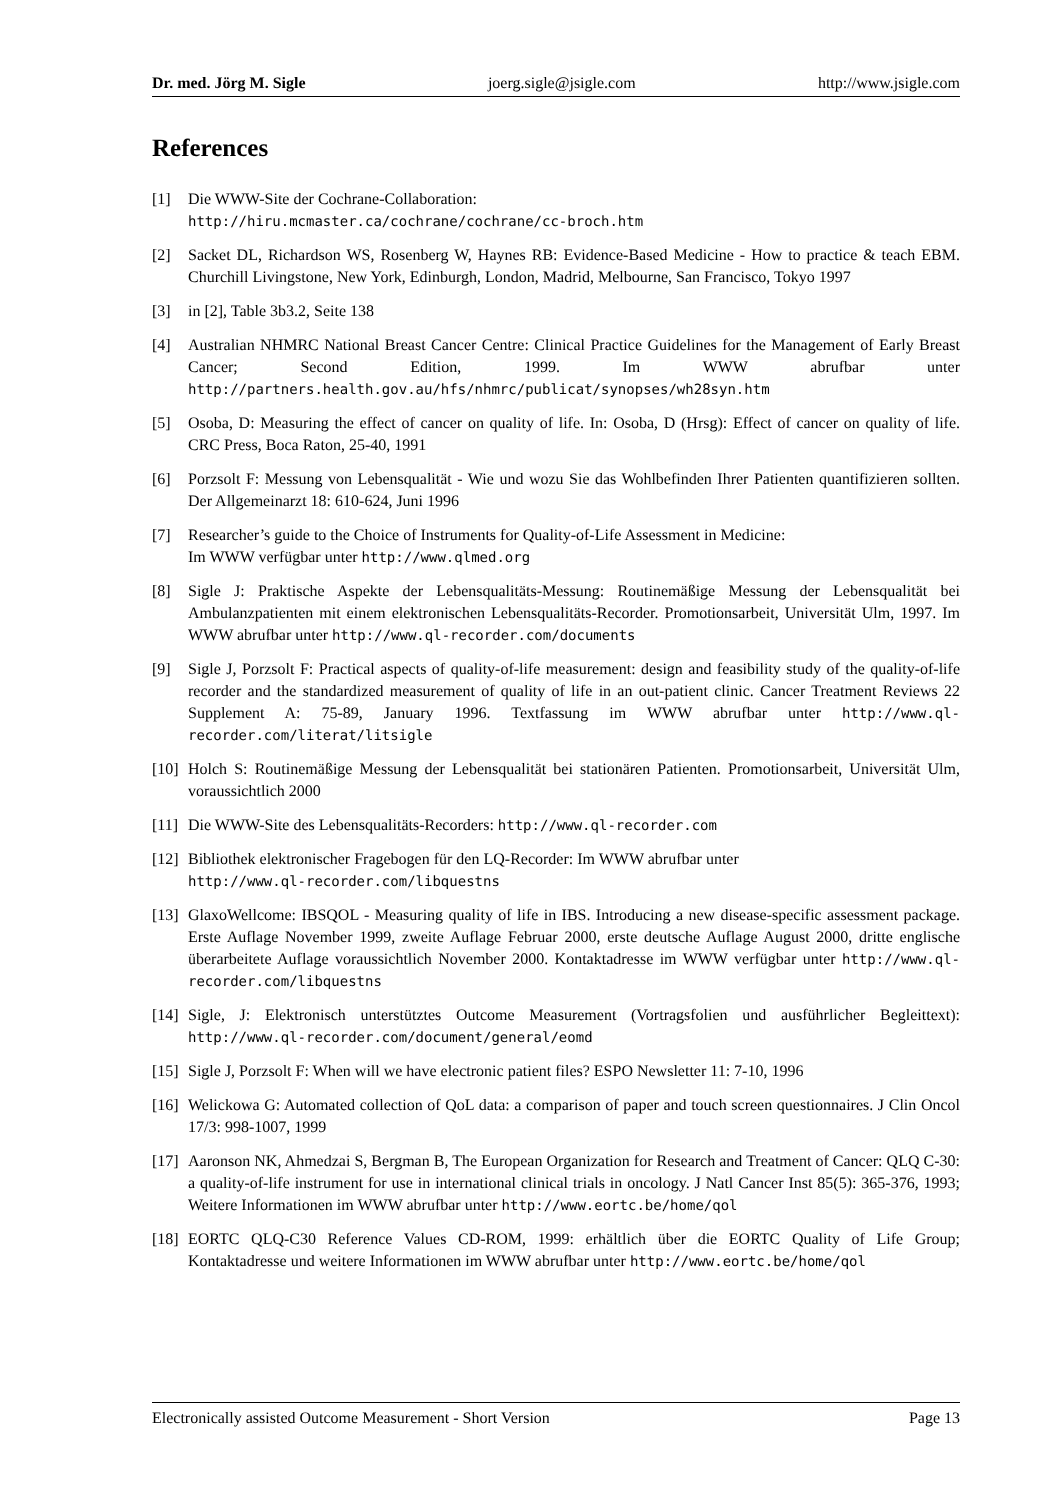Dr. med. Jörg M. Sigle joerg.sigle@jsigle.com http://www.jsigle.com
References
[1] Die WWW-Site der Cochrane-Collaboration:
http://hiru.mcmaster.ca/cochrane/cochrane/cc-broch.htm
[2] Sacket DL, Richardson WS, Rosenberg W, Haynes RB: Evidence-Based Medicine - How to practice & teach EBM. Churchill Livingstone, New York, Edinburgh, London, Madrid, Melbourne, San Francisco, Tokyo 1997
[3] in [2], Table 3b3.2, Seite 138
[4] Australian NHMRC National Breast Cancer Centre: Clinical Practice Guidelines for the Management of Early Breast Cancer; Second Edition, 1999. Im WWW abrufbar unter http://partners.health.gov.au/hfs/nhmrc/publicat/synopses/wh28syn.htm
[5] Osoba, D: Measuring the effect of cancer on quality of life. In: Osoba, D (Hrsg): Effect of cancer on quality of life. CRC Press, Boca Raton, 25-40, 1991
[6] Porzsolt F: Messung von Lebensqualität - Wie und wozu Sie das Wohlbefinden Ihrer Patienten quantifizieren sollten. Der Allgemeinarzt 18: 610-624, Juni 1996
[7] Researcher’s guide to the Choice of Instruments for Quality-of-Life Assessment in Medicine:
Im WWW verfügbar unter http://www.qlmed.org
[8] Sigle J: Praktische Aspekte der Lebensqualitäts-Messung: Routinemäßige Messung der Lebensqualität bei Ambulanzpatienten mit einem elektronischen Lebensqualitäts-Recorder. Promotionsarbeit, Universität Ulm, 1997. Im WWW abrufbar unter http://www.ql-recorder.com/documents
[9] Sigle J, Porzsolt F: Practical aspects of quality-of-life measurement: design and feasibility study of the quality-of-life recorder and the standardized measurement of quality of life in an out-patient clinic. Cancer Treatment Reviews 22 Supplement A: 75-89, January 1996. Textfassung im WWW abrufbar unter http://www.ql-recorder.com/literat/litsigle
[10] Holch S: Routinemäßige Messung der Lebensqualität bei stationären Patienten. Promotionsarbeit, Universität Ulm, voraussichtlich 2000
[11] Die WWW-Site des Lebensqualitäts-Recorders: http://www.ql-recorder.com
[12] Bibliothek elektronischer Fragebogen für den LQ-Recorder: Im WWW abrufbar unter
http://www.ql-recorder.com/libquestns
[13] GlaxoWellcome: IBSQOL - Measuring quality of life in IBS. Introducing a new disease-specific assessment package. Erste Auflage November 1999, zweite Auflage Februar 2000, erste deutsche Auflage August 2000, dritte englische überarbeitete Auflage voraussichtlich November 2000. Kontaktadresse im WWW verfügbar unter http://www.ql-recorder.com/libquestns
[14] Sigle, J: Elektronisch unterstütztes Outcome Measurement (Vortragsfolien und ausführlicher Begleittext): http://www.ql-recorder.com/document/general/eomd
[15] Sigle J, Porzsolt F: When will we have electronic patient files? ESPO Newsletter 11: 7-10, 1996
[16] Welickowa G: Automated collection of QoL data: a comparison of paper and touch screen questionnaires. J Clin Oncol 17/3: 998-1007, 1999
[17] Aaronson NK, Ahmedzai S, Bergman B, The European Organization for Research and Treatment of Cancer: QLQ C-30: a quality-of-life instrument for use in international clinical trials in oncology. J Natl Cancer Inst 85(5): 365-376, 1993; Weitere Informationen im WWW abrufbar unter http://www.eortc.be/home/qol
[18] EORTC QLQ-C30 Reference Values CD-ROM, 1999: erhältlich über die EORTC Quality of Life Group; Kontaktadresse und weitere Informationen im WWW abrufbar unter http://www.eortc.be/home/qol
Electronically assisted Outcome Measurement - Short Version Page 13